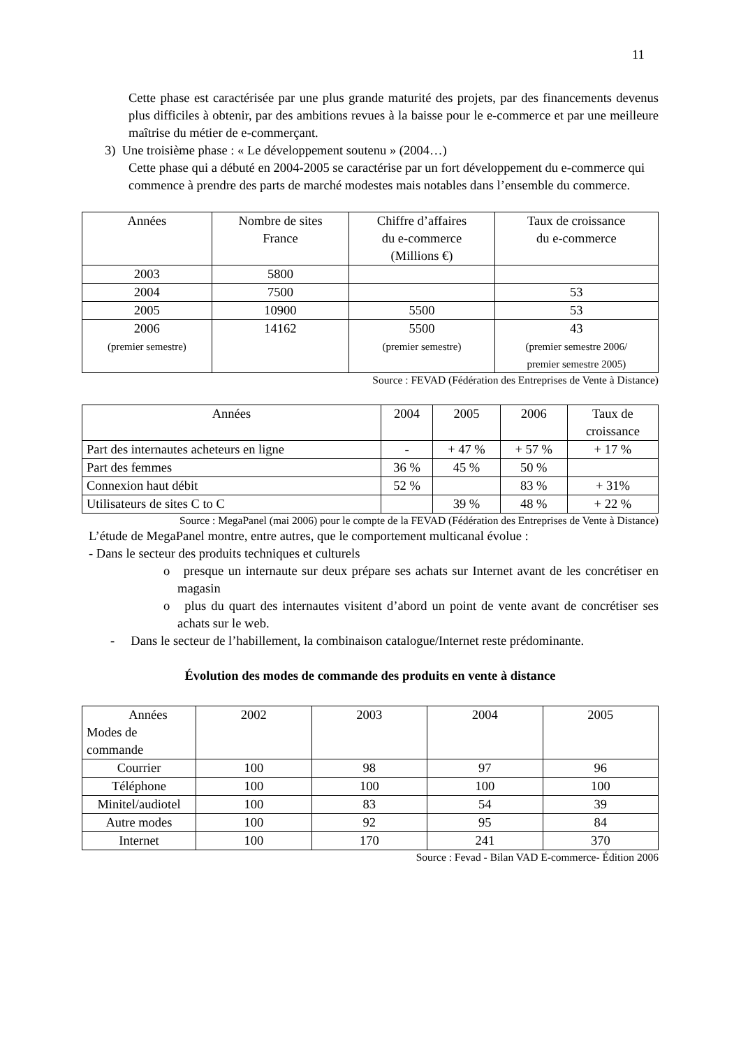11
Cette phase est caractérisée par une plus grande maturité des projets, par des financements devenus plus difficiles à obtenir, par des ambitions revues à la baisse pour le e-commerce et par une meilleure maîtrise du métier de e-commerçant.
3) Une troisième phase : « Le développement soutenu » (2004…)
Cette phase qui a débuté en 2004-2005 se caractérise par un fort développement du e-commerce qui commence à prendre des parts de marché modestes mais notables dans l’ensemble du commerce.
| Années | Nombre de sites France | Chiffre d’affaires du e-commerce (Millions €) | Taux de croissance du e-commerce |
| --- | --- | --- | --- |
| 2003 | 5800 | | |
| 2004 | 7500 | | 53 |
| 2005 | 10900 | 5500 | 53 |
| 2006 (premier semestre) | 14162 | 5500 (premier semestre) | 43 (premier semestre 2006/ premier semestre 2005) |
Source : FEVAD (Fédération des Entreprises de Vente à Distance)
| Années | 2004 | 2005 | 2006 | Taux de croissance |
| --- | --- | --- | --- | --- |
| Part des internautes acheteurs en ligne | - | + 47 % | + 57 % | + 17 % |
| Part des femmes | 36 % | 45 % | 50 % | |
| Connexion haut débit | 52 % | | 83 % | + 31% |
| Utilisateurs de sites C to C | | 39 % | 48 % | + 22 % |
Source : MegaPanel (mai 2006) pour le compte de la FEVAD (Fédération des Entreprises de Vente à Distance)
L’étude de MegaPanel montre, entre autres, que le comportement multicanal évolue :
- Dans le secteur des produits techniques et culturels
o presque un internaute sur deux prépare ses achats sur Internet avant de les concrétiser en magasin
o plus du quart des internautes visitent d’abord un point de vente avant de concrétiser ses achats sur le web.
- Dans le secteur de l’habillement, la combinaison catalogue/Internet reste prédominante.
Évolution des modes de commande des produits en vente à distance
| Années Modes de commande | 2002 | 2003 | 2004 | 2005 |
| --- | --- | --- | --- | --- |
| Courrier | 100 | 98 | 97 | 96 |
| Téléphone | 100 | 100 | 100 | 100 |
| Minitel/audiotel | 100 | 83 | 54 | 39 |
| Autre modes | 100 | 92 | 95 | 84 |
| Internet | 100 | 170 | 241 | 370 |
Source : Fevad - Bilan VAD E-commerce- Édition 2006